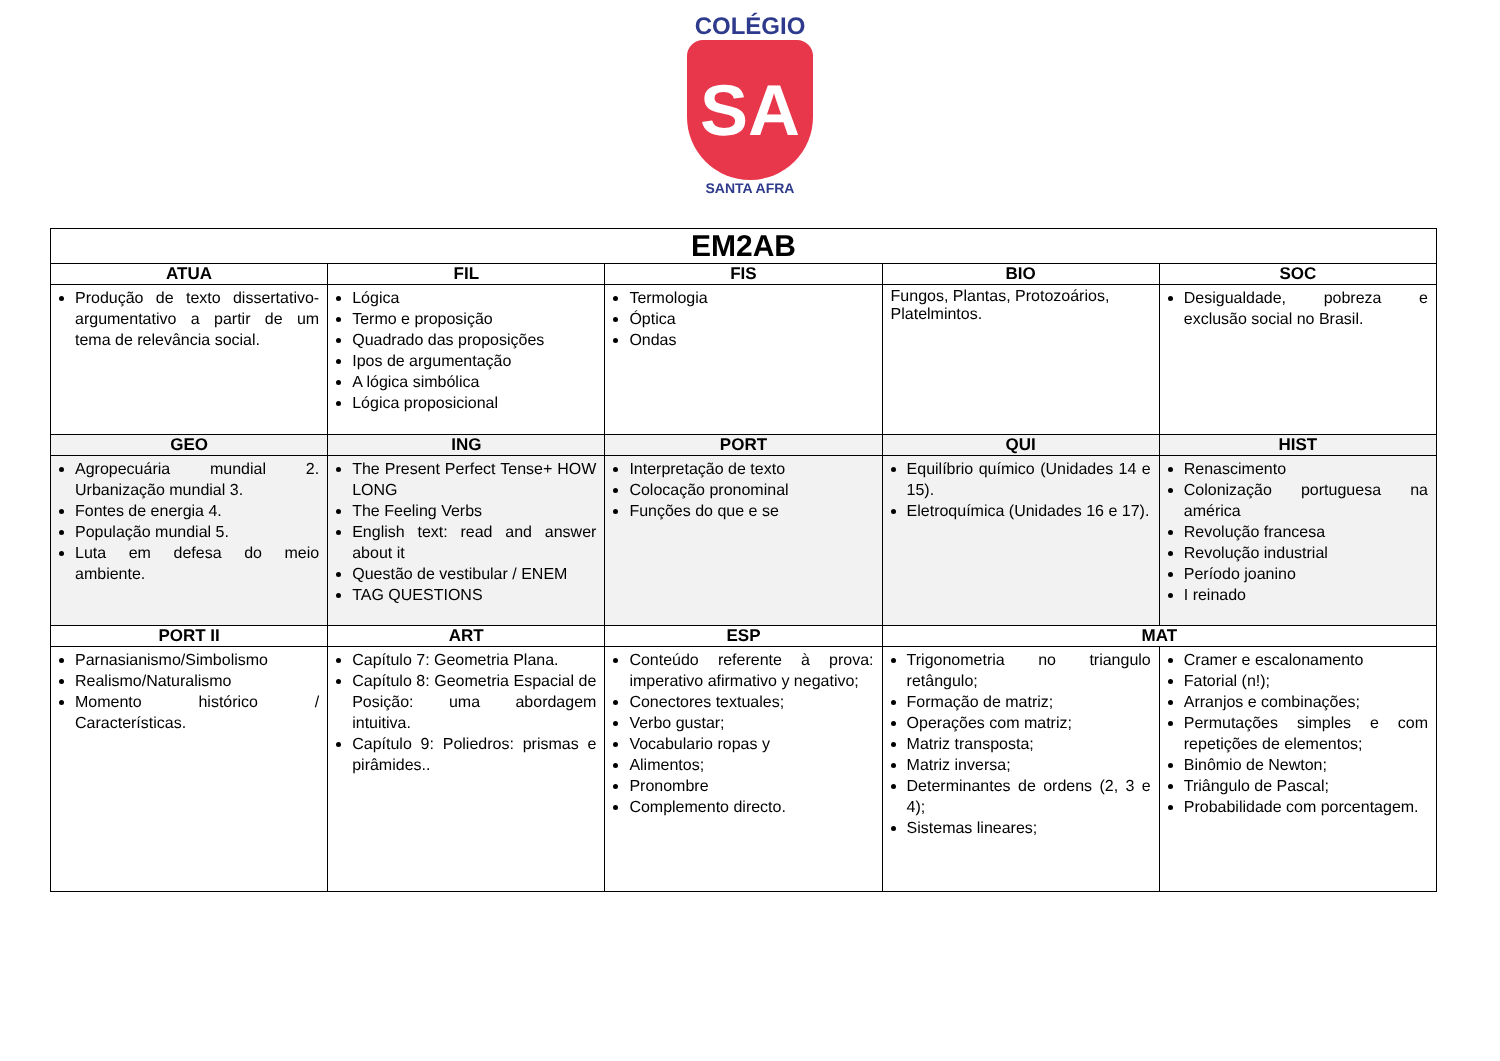COLÉGIO
SA
SANTA AFRA
| EM2AB | | | | |
| ATUA | FIL | FIS | BIO | SOC |
| Produção de texto dissertativo-argumentativo a partir de um tema de relevância social. | Lógica Termo e proposição Quadrado das proposições Ipos de argumentação A lógica simbólica Lógica proposicional | Termologia Óptica Ondas | Fungos, Plantas, Protozoários, Platelmintos. | Desigualdade, pobreza e exclusão social no Brasil. |
| GEO | ING | PORT | QUI | HIST |
| Agropecuária mundial 2. Urbanização mundial 3. Fontes de energia 4. População mundial 5. Luta em defesa do meio ambiente. | The Present Perfect Tense+ HOW LONG The Feeling Verbs English text: read and answer about it Questão de vestibular / ENEM TAG QUESTIONS | Interpretação de texto Colocação pronominal Funções do que e se | Equilíbrio químico (Unidades 14 e 15). Eletroquímica (Unidades 16 e 17). | Renascimento Colonização portuguesa na américa Revolução francesa Revolução industrial Período joanino I reinado |
| PORT II | ART | ESP | MAT | |
| Parnasianismo/Simbolismo Realismo/Naturalismo Momento histórico / Características. | Capítulo 7: Geometria Plana. Capítulo 8: Geometria Espacial de Posição: uma abordagem intuitiva. Capítulo 9: Poliedros: prismas e pirâmides.. | Conteúdo referente à prova: imperativo afirmativo y negativo; Conectores textuales; Verbo gustar; Vocabulario ropas y Alimentos; Pronombre Complemento directo. | Trigonometria no triangulo retângulo; Formação de matriz; Operações com matriz; Matriz transposta; Matriz inversa; Determinantes de ordens (2, 3 e 4); Sistemas lineares; | Cramer e escalonamento Fatorial (n!); Arranjos e combinações; Permutações simples e com repetições de elementos; Binômio de Newton; Triângulo de Pascal; Probabilidade com porcentagem. |